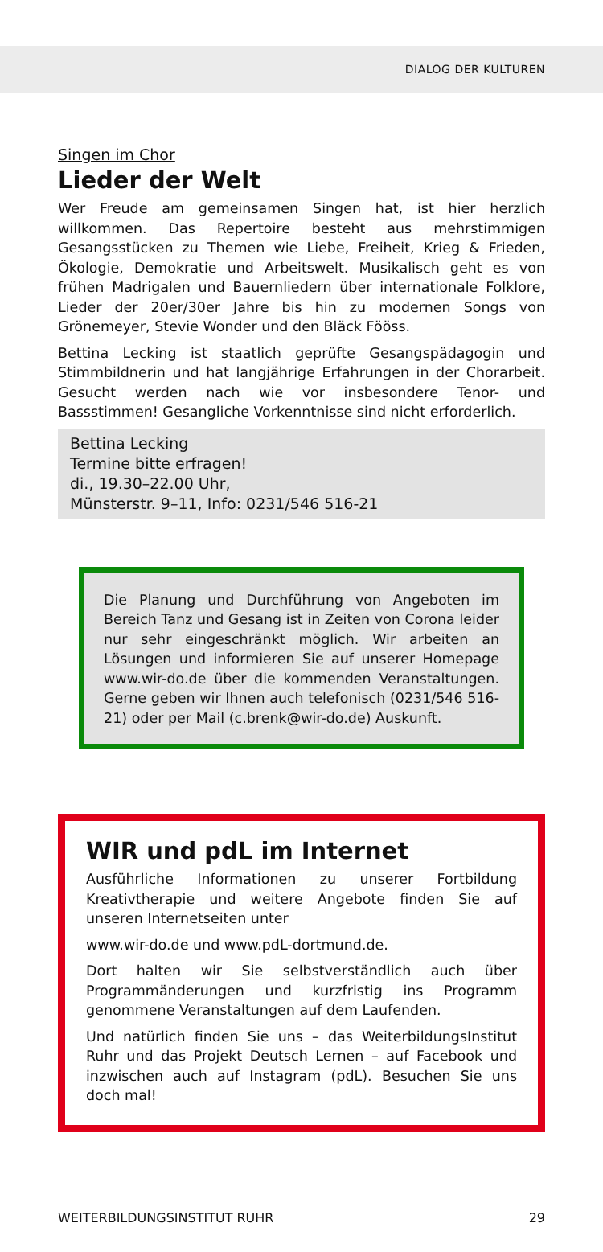DIALOG DER KULTUREN
Singen im Chor
Lieder der Welt
Wer Freude am gemeinsamen Singen hat, ist hier herzlich willkommen. Das Repertoire besteht aus mehrstimmigen Gesangsstücken zu Themen wie Liebe, Freiheit, Krieg & Frieden, Ökologie, Demokratie und Arbeitswelt. Musikalisch geht es von frühen Madrigalen und Bauernliedern über internationale Folklore, Lieder der 20er/30er Jahre bis hin zu modernen Songs von Grönemeyer, Stevie Wonder und den Bläck Fööss.
Bettina Lecking ist staatlich geprüfte Gesangspädagogin und Stimmbildnerin und hat langjährige Erfahrungen in der Chorarbeit. Gesucht werden nach wie vor insbesondere Tenor- und Bassstimmen! Gesangliche Vorkenntnisse sind nicht erforderlich.
Bettina Lecking
Termine bitte erfragen!
di., 19.30–22.00 Uhr,
Münsterstr. 9–11, Info: 0231/546 516-21
Die Planung und Durchführung von Angeboten im Bereich Tanz und Gesang ist in Zeiten von Corona leider nur sehr eingeschränkt möglich. Wir arbeiten an Lösungen und informieren Sie auf unserer Homepage www.wir-do.de über die kommenden Veranstaltungen. Gerne geben wir Ihnen auch telefonisch (0231/546 516-21) oder per Mail (c.brenk@wir-do.de) Auskunft.
WIR und pdL im Internet
Ausführliche Informationen zu unserer Fortbildung Kreativtherapie und weitere Angebote finden Sie auf unseren Internetseiten unter
www.wir-do.de und www.pdL-dortmund.de.
Dort halten wir Sie selbstverständlich auch über Programmänderungen und kurzfristig ins Programm genommene Veranstaltungen auf dem Laufenden.
Und natürlich finden Sie uns – das WeiterbildungsInstitut Ruhr und das Projekt Deutsch Lernen – auf Facebook und inzwischen auch auf Instagram (pdL). Besuchen Sie uns doch mal!
WEITERBILDUNGSINSTITUT RUHR 29